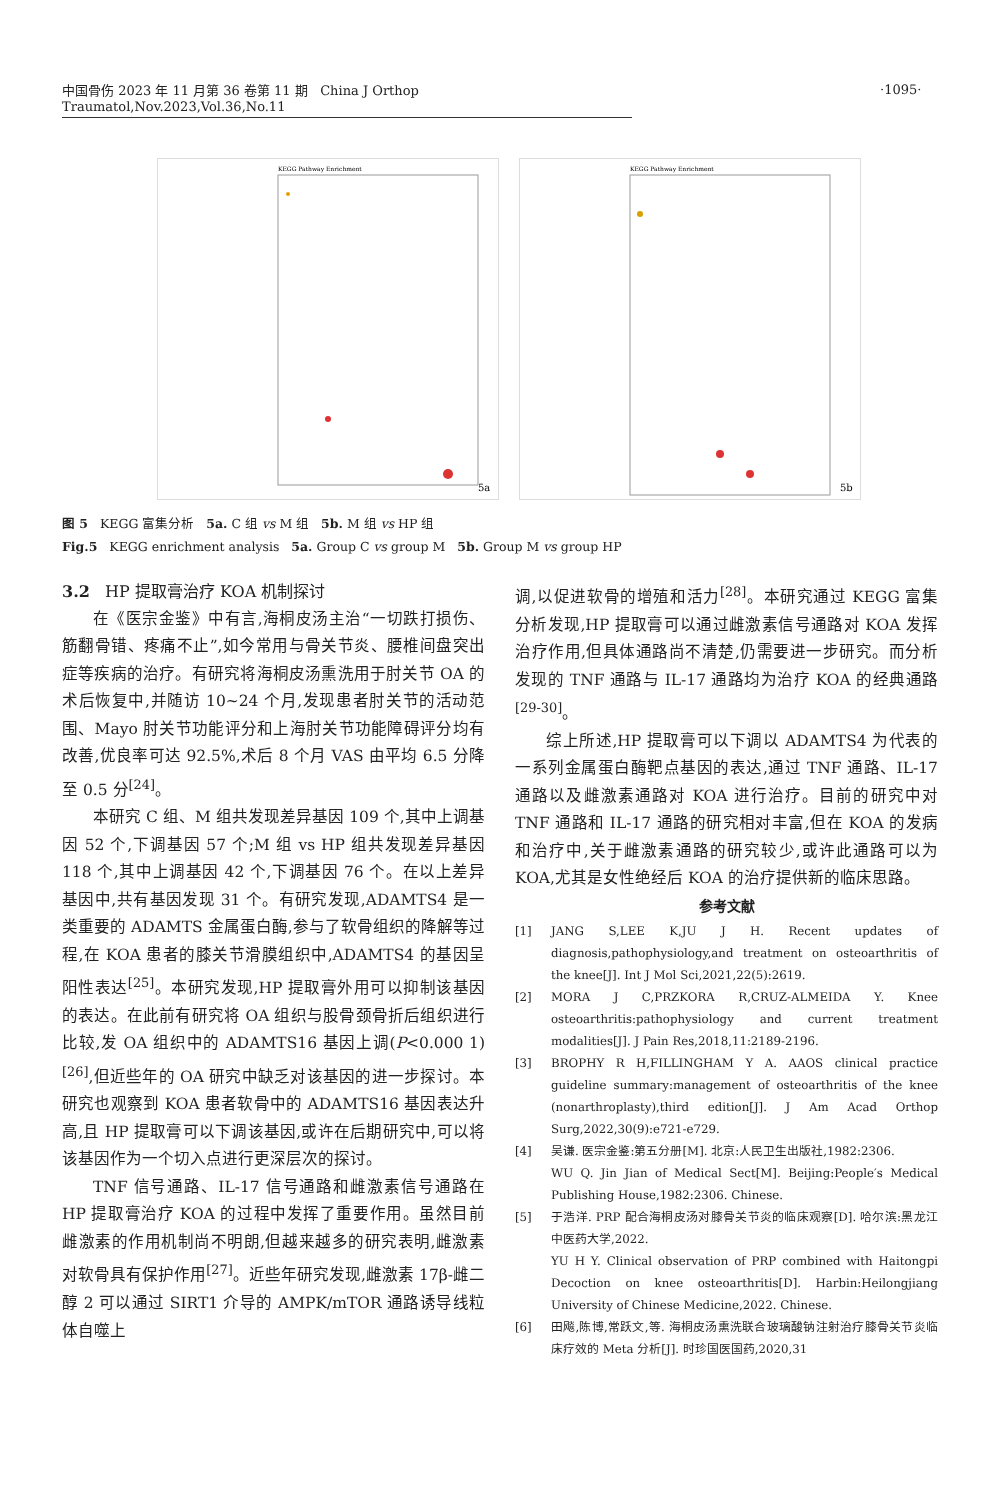中国骨伤 2023 年 11 月第 36 卷第 11 期 China J Orthop Traumatol,Nov.2023,Vol.36,No.11
·1095·
KEGG Pathway Enrichment
5a
KEGG Pathway Enrichment
5b
图 5 KEGG 富集分析 5a. C 组 vs M 组 5b. M 组 vs HP 组
Fig.5 KEGG enrichment analysis 5a. Group C vs group M 5b. Group M vs group HP
3.2 HP 提取膏治疗 KOA 机制探讨
在《医宗金鉴》中有言,海桐皮汤主治“一切跌打损伤、筋翻骨错、疼痛不止”,如今常用与骨关节炎、腰椎间盘突出症等疾病的治疗。有研究将海桐皮汤熏洗用于肘关节 OA 的术后恢复中,并随访 10~24 个月,发现患者肘关节的活动范围、Mayo 肘关节功能评分和上海肘关节功能障碍评分均有改善,优良率可达 92.5%,术后 8 个月 VAS 由平均 6.5 分降至 0.5 分<sup>[24]</sup>。
本研究 C 组、M 组共发现差异基因 109 个,其中上调基因 52 个,下调基因 57 个;M 组 vs HP 组共发现差异基因 118 个,其中上调基因 42 个,下调基因 76 个。在以上差异基因中,共有基因发现 31 个。有研究发现,ADAMTS4 是一类重要的 ADAMTS 金属蛋白酶,参与了软骨组织的降解等过程,在 KOA 患者的膝关节滑膜组织中,ADAMTS4 的基因呈阳性表达<sup>[25]</sup>。本研究发现,HP 提取膏外用可以抑制该基因的表达。在此前有研究将 OA 组织与股骨颈骨折后组织进行比较,发 OA 组织中的 ADAMTS16 基因上调(P<0.000 1)<sup>[26]</sup>,但近些年的 OA 研究中缺乏对该基因的进一步探讨。本研究也观察到 KOA 患者软骨中的 ADAMTS16 基因表达升高,且 HP 提取膏可以下调该基因,或许在后期研究中,可以将该基因作为一个切入点进行更深层次的探讨。
TNF 信号通路、IL-17 信号通路和雌激素信号通路在 HP 提取膏治疗 KOA 的过程中发挥了重要作用。虽然目前雌激素的作用机制尚不明朗,但越来越多的研究表明,雌激素对软骨具有保护作用<sup>[27]</sup>。近些年研究发现,雌激素 17β-雌二醇 2 可以通过 SIRT1 介导的 AMPK/mTOR 通路诱导线粒体自噬上
调,以促进软骨的增殖和活力<sup>[28]</sup>。本研究通过 KEGG 富集分析发现,HP 提取膏可以通过雌激素信号通路对 KOA 发挥治疗作用,但具体通路尚不清楚,仍需要进一步研究。而分析发现的 TNF 通路与 IL-17 通路均为治疗 KOA 的经典通路<sup>[29-30]</sup>。
综上所述,HP 提取膏可以下调以 ADAMTS4 为代表的一系列金属蛋白酶靶点基因的表达,通过 TNF 通路、IL-17 通路以及雌激素通路对 KOA 进行治疗。目前的研究中对 TNF 通路和 IL-17 通路的研究相对丰富,但在 KOA 的发病和治疗中,关于雌激素通路的研究较少,或许此通路可以为 KOA,尤其是女性绝经后 KOA 的治疗提供新的临床思路。
参考文献
[1] JANG S,LEE K,JU J H. Recent updates of diagnosis,pathophysiology,and treatment on osteoarthritis of the knee[J]. Int J Mol Sci,2021,22(5):2619.
[2] MORA J C,PRZKORA R,CRUZ-ALMEIDA Y. Knee osteoarthritis:pathophysiology and current treatment modalities[J]. J Pain Res,2018,11:2189-2196.
[3] BROPHY R H,FILLINGHAM Y A. AAOS clinical practice guideline summary:management of osteoarthritis of the knee (nonarthroplasty),third edition[J]. J Am Acad Orthop Surg,2022,30(9):e721-e729.
[4] 吴谦. 医宗金鉴:第五分册[M]. 北京:人民卫生出版社,1982:2306.
WU Q. Jin Jian of Medical Sect[M]. Beijing:People′s Medical Publishing House,1982:2306. Chinese.
[5] 于浩洋. PRP 配合海桐皮汤对膝骨关节炎的临床观察[D]. 哈尔滨:黑龙江中医药大学,2022.
YU H Y. Clinical observation of PRP combined with Haitongpi Decoction on knee osteoarthritis[D]. Harbin:Heilongjiang University of Chinese Medicine,2022. Chinese.
[6] 田飚,陈博,常跃文,等. 海桐皮汤熏洗联合玻璃酸钠注射治疗膝骨关节炎临床疗效的 Meta 分析[J]. 时珍国医国药,2020,31